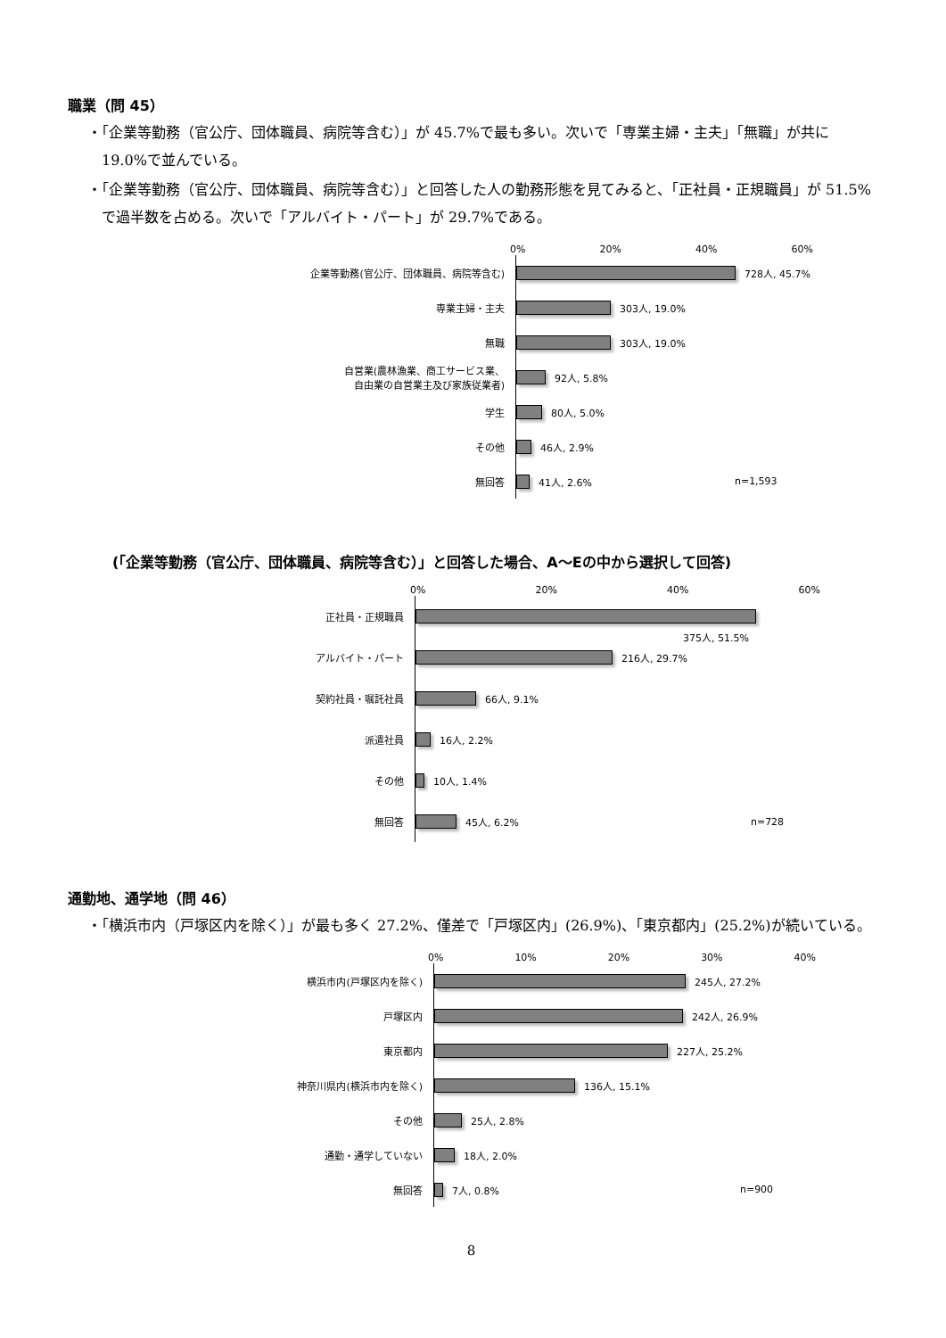職業（問 45）
・「企業等勤務（官公庁、団体職員、病院等含む）」が 45.7%で最も多い。次いで「専業主婦・主夫」「無職」が共に 19.0%で並んでいる。
・「企業等勤務（官公庁、団体職員、病院等含む）」と回答した人の勤務形態を見てみると、「正社員・正規職員」が 51.5%で過半数を占める。次いで「アルバイト・パート」が 29.7%である。
0% 20% 40% 60%
企業等勤務(官公庁、団体職員、病院等含む)
728人, 45.7%
専業主婦・主夫
303人, 19.0%
無職
303人, 19.0%
自営業(農林漁業、商工サービス業、
自由業の自営業主及び家族従業者)
92人, 5.8%
学生
80人, 5.0%
その他
46人, 2.9%
無回答
41人, 2.6% n=1,593
(「企業等勤務（官公庁、団体職員、病院等含む）」と回答した場合、A～Eの中から選択して回答)
0% 20% 40% 60%
正社員・正規職員
375人, 51.5%
アルバイト・パート
216人, 29.7%
契約社員・嘱託社員
66人, 9.1%
派遣社員
16人, 2.2%
その他
10人, 1.4%
無回答
45人, 6.2% n=728
通勤地、通学地（問 46）
・「横浜市内（戸塚区内を除く）」が最も多く 27.2%、僅差で「戸塚区内」(26.9%)、「東京都内」(25.2%)が続いている。
0% 10% 20% 30% 40%
横浜市内(戸塚区内を除く)
245人, 27.2%
戸塚区内
242人, 26.9%
東京都内
227人, 25.2%
神奈川県内(横浜市内を除く)
136人, 15.1%
その他
25人, 2.8%
通勤・通学していない
18人, 2.0%
無回答
7人, 0.8% n=900
8